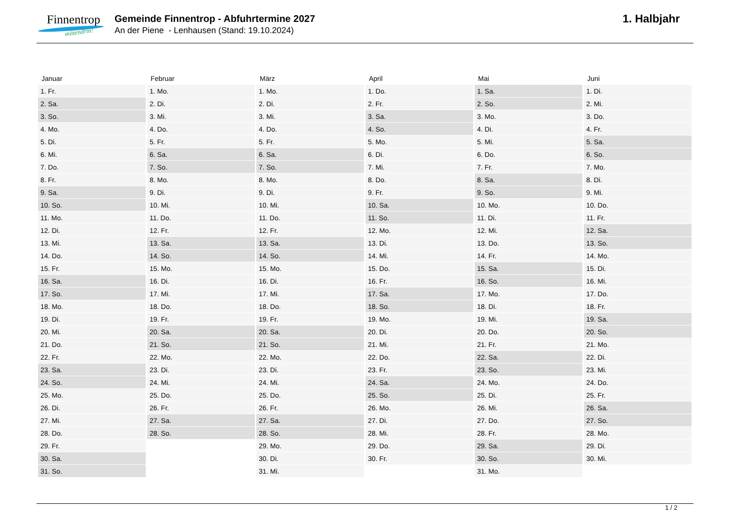Finnentrop
mittendrin!
Gemeinde Finnentrop - Abfuhrtermine 2027
An der Piene - Lenhausen (Stand: 19.10.2024)
1. Halbjahr
| Januar | Februar | März | April | Mai | Juni |
| --- | --- | --- | --- | --- | --- |
| 1. Fr. | 1. Mo. | 1. Mo. | 1. Do. | 1. Sa. | 1. Di. |
| 2. Sa. | 2. Di. | 2. Di. | 2. Fr. | 2. So. | 2. Mi. |
| 3. So. | 3. Mi. | 3. Mi. | 3. Sa. | 3. Mo. | 3. Do. |
| 4. Mo. | 4. Do. | 4. Do. | 4. So. | 4. Di. | 4. Fr. |
| 5. Di. | 5. Fr. | 5. Fr. | 5. Mo. | 5. Mi. | 5. Sa. |
| 6. Mi. | 6. Sa. | 6. Sa. | 6. Di. | 6. Do. | 6. So. |
| 7. Do. | 7. So. | 7. So. | 7. Mi. | 7. Fr. | 7. Mo. |
| 8. Fr. | 8. Mo. | 8. Mo. | 8. Do. | 8. Sa. | 8. Di. |
| 9. Sa. | 9. Di. | 9. Di. | 9. Fr. | 9. So. | 9. Mi. |
| 10. So. | 10. Mi. | 10. Mi. | 10. Sa. | 10. Mo. | 10. Do. |
| 11. Mo. | 11. Do. | 11. Do. | 11. So. | 11. Di. | 11. Fr. |
| 12. Di. | 12. Fr. | 12. Fr. | 12. Mo. | 12. Mi. | 12. Sa. |
| 13. Mi. | 13. Sa. | 13. Sa. | 13. Di. | 13. Do. | 13. So. |
| 14. Do. | 14. So. | 14. So. | 14. Mi. | 14. Fr. | 14. Mo. |
| 15. Fr. | 15. Mo. | 15. Mo. | 15. Do. | 15. Sa. | 15. Di. |
| 16. Sa. | 16. Di. | 16. Di. | 16. Fr. | 16. So. | 16. Mi. |
| 17. So. | 17. Mi. | 17. Mi. | 17. Sa. | 17. Mo. | 17. Do. |
| 18. Mo. | 18. Do. | 18. Do. | 18. So. | 18. Di. | 18. Fr. |
| 19. Di. | 19. Fr. | 19. Fr. | 19. Mo. | 19. Mi. | 19. Sa. |
| 20. Mi. | 20. Sa. | 20. Sa. | 20. Di. | 20. Do. | 20. So. |
| 21. Do. | 21. So. | 21. So. | 21. Mi. | 21. Fr. | 21. Mo. |
| 22. Fr. | 22. Mo. | 22. Mo. | 22. Do. | 22. Sa. | 22. Di. |
| 23. Sa. | 23. Di. | 23. Di. | 23. Fr. | 23. So. | 23. Mi. |
| 24. So. | 24. Mi. | 24. Mi. | 24. Sa. | 24. Mo. | 24. Do. |
| 25. Mo. | 25. Do. | 25. Do. | 25. So. | 25. Di. | 25. Fr. |
| 26. Di. | 26. Fr. | 26. Fr. | 26. Mo. | 26. Mi. | 26. Sa. |
| 27. Mi. | 27. Sa. | 27. Sa. | 27. Di. | 27. Do. | 27. So. |
| 28. Do. | 28. So. | 28. So. | 28. Mi. | 28. Fr. | 28. Mo. |
| 29. Fr. | | 29. Mo. | 29. Do. | 29. Sa. | 29. Di. |
| 30. Sa. | | 30. Di. | 30. Fr. | 30. So. | 30. Mi. |
| 31. So. | | 31. Mi. | | 31. Mo. | |
1 / 2